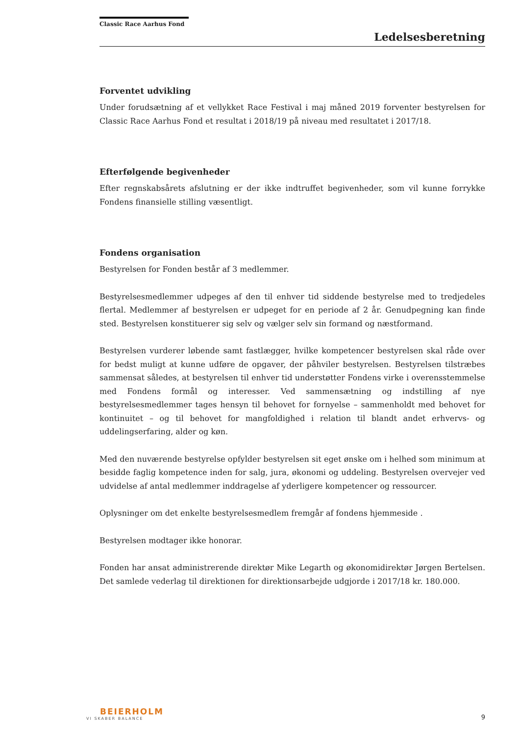Classic Race Aarhus Fond
Ledelsesberetning
Forventet udvikling
Under forudsætning af et vellykket Race Festival i maj måned 2019 forventer bestyrelsen for Classic Race Aarhus Fond et resultat i 2018/19 på niveau med resultatet i 2017/18.
Efterfølgende begivenheder
Efter regnskabsårets afslutning er der ikke indtruffet begivenheder, som vil kunne forrykke Fondens finansielle stilling væsentligt.
Fondens organisation
Bestyrelsen for Fonden består af 3 medlemmer.
Bestyrelsesmedlemmer udpeges af den til enhver tid siddende bestyrelse med to tredjedeles flertal. Medlemmer af bestyrelsen er udpeget for en periode af 2 år. Genudpegning kan finde sted. Bestyrelsen konstituerer sig selv og vælger selv sin formand og næstformand.
Bestyrelsen vurderer løbende samt fastlægger, hvilke kompetencer bestyrelsen skal råde over for bedst muligt at kunne udføre de opgaver, der påhviler bestyrelsen. Bestyrelsen tilstræbes sammensat således, at bestyrelsen til enhver tid understøtter Fondens virke i overensstemmelse med Fondens formål og interesser. Ved sammensætning og indstilling af nye bestyrelsesmedlemmer tages hensyn til behovet for fornyelse – sammenholdt med behovet for kontinuitet – og til behovet for mangfoldighed i relation til blandt andet erhvervs- og uddelingserfaring, alder og køn.
Med den nuværende bestyrelse opfylder bestyrelsen sit eget ønske om i helhed som minimum at besidde faglig kompetence inden for salg, jura, økonomi og uddeling. Bestyrelsen overvejer ved udvidelse af antal medlemmer inddragelse af yderligere kompetencer og ressourcer.
Oplysninger om det enkelte bestyrelsesmedlem fremgår af fondens hjemmeside .
Bestyrelsen modtager ikke honorar.
Fonden har ansat administrerende direktør Mike Legarth og økonomidirektør Jørgen Bertelsen. Det samlede vederlag til direktionen for direktionsarbejde udgjorde i 2017/18 kr. 180.000.
BEIERHOLM
VI SKABER BALANCE
9